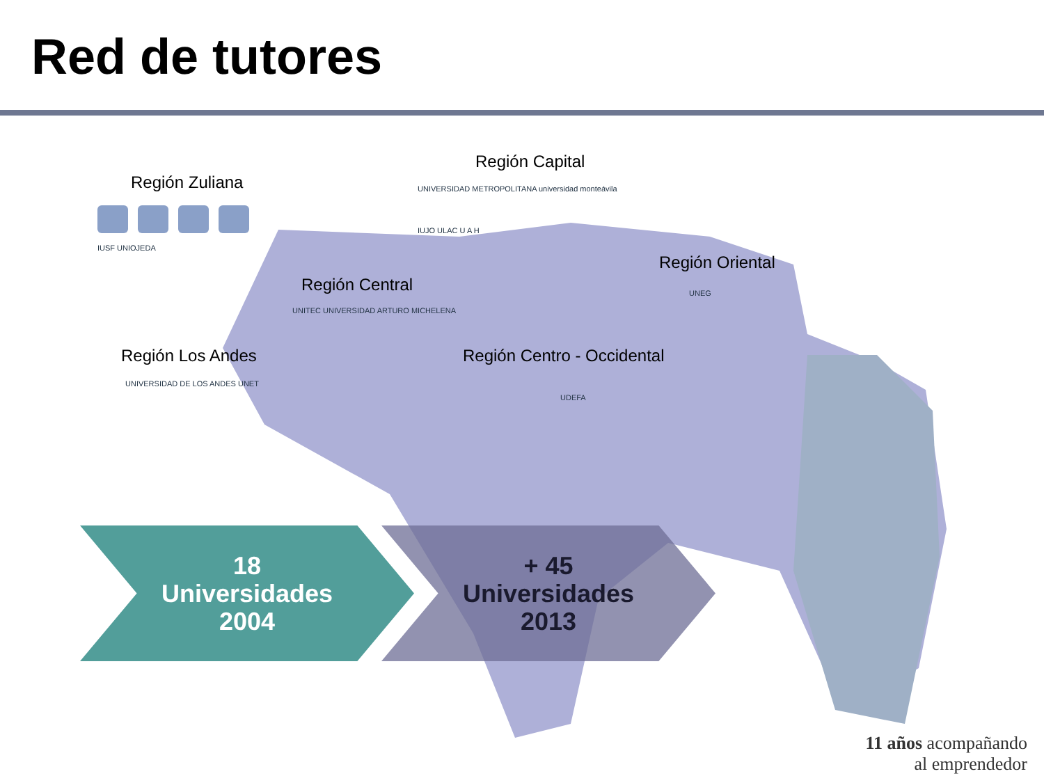Red de tutores
Región Capital
Región Zuliana
Región Central
Región Oriental
Región Los Andes Región Centro - Occidental
IUSF UNIOJEDA
UNIVERSIDAD METROPOLITANA universidad monteávila
IUJO ULAC U A H
UNITEC UNIVERSIDAD ARTURO MICHELENA
UNEG
UNIVERSIDAD DE LOS ANDES UNET
UDEFA
18
Universidades
2004
+ 45
Universidades
2013
11 años acompañando
al emprendedor